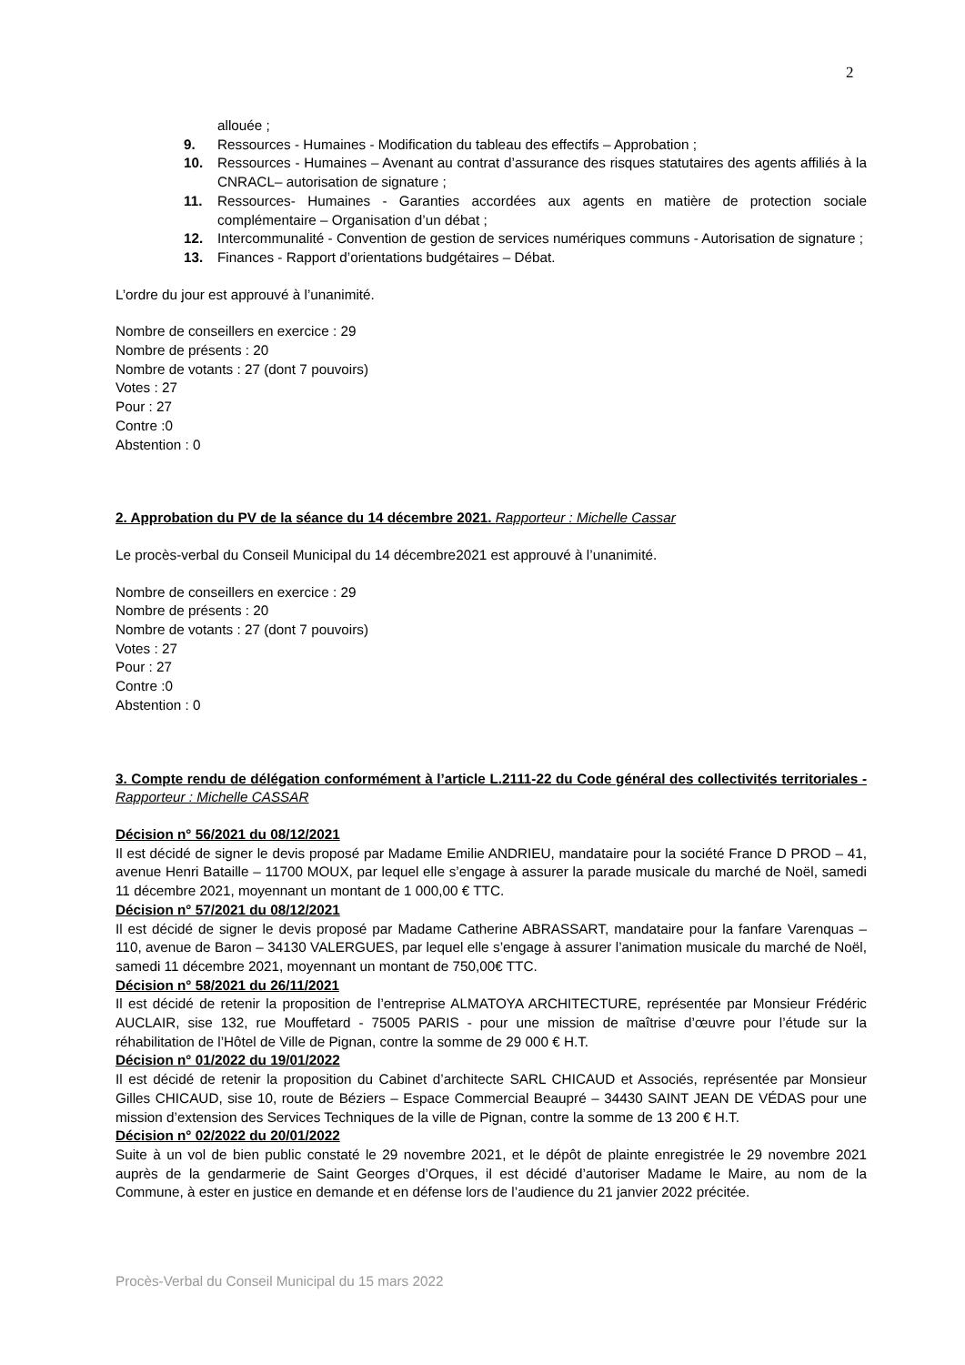2
allouée ;
9. Ressources - Humaines - Modification du tableau des effectifs – Approbation ;
10. Ressources - Humaines – Avenant au contrat d’assurance des risques statutaires des agents affiliés à la CNRACL– autorisation de signature ;
11. Ressources- Humaines - Garanties accordées aux agents en matière de protection sociale complémentaire – Organisation d’un débat ;
12. Intercommunalité - Convention de gestion de services numériques communs - Autorisation de signature ;
13. Finances - Rapport d’orientations budgétaires – Débat.
L’ordre du jour est approuvé à l’unanimité.
Nombre de conseillers en exercice : 29
Nombre de présents : 20
Nombre de votants : 27 (dont 7 pouvoirs)
Votes : 27
Pour : 27
Contre :0
Abstention : 0
2. Approbation du PV de la séance du 14 décembre 2021. Rapporteur : Michelle Cassar
Le procès-verbal du Conseil Municipal du 14 décembre2021 est approuvé à l’unanimité.
Nombre de conseillers en exercice : 29
Nombre de présents : 20
Nombre de votants : 27 (dont 7 pouvoirs)
Votes : 27
Pour : 27
Contre :0
Abstention : 0
3. Compte rendu de délégation conformément à l’article L.2111-22 du Code général des collectivités territoriales - Rapporteur : Michelle CASSAR
Décision n° 56/2021 du 08/12/2021
Il est décidé de signer le devis proposé par Madame Emilie ANDRIEU, mandataire pour la société France D PROD – 41, avenue Henri Bataille – 11700 MOUX, par lequel elle s’engage à assurer la parade musicale du marché de Noël, samedi 11 décembre 2021, moyennant un montant de 1 000,00 € TTC.
Décision n° 57/2021 du 08/12/2021
Il est décidé de signer le devis proposé par Madame Catherine ABRASSART, mandataire pour la fanfare Varenquas – 110, avenue de Baron – 34130 VALERGUES, par lequel elle s’engage à assurer l’animation musicale du marché de Noël, samedi 11 décembre 2021, moyennant un montant de 750,00€ TTC.
Décision n° 58/2021 du 26/11/2021
Il est décidé de retenir la proposition de l’entreprise ALMATOYA ARCHITECTURE, représentée par Monsieur Frédéric AUCLAIR, sise 132, rue Mouffetard - 75005 PARIS - pour une mission de maîtrise d’œuvre pour l’étude sur la réhabilitation de l’Hôtel de Ville de Pignan, contre la somme de 29 000 € H.T.
Décision n° 01/2022 du 19/01/2022
Il est décidé de retenir la proposition du Cabinet d’architecte SARL CHICAUD et Associés, représentée par Monsieur Gilles CHICAUD, sise 10, route de Béziers – Espace Commercial Beaupré – 34430 SAINT JEAN DE VÉDAS pour une mission d’extension des Services Techniques de la ville de Pignan, contre la somme de 13 200 € H.T.
Décision n° 02/2022 du 20/01/2022
Suite à un vol de bien public constaté le 29 novembre 2021, et le dépôt de plainte enregistrée le 29 novembre 2021 auprès de la gendarmerie de Saint Georges d’Orques, il est décidé d’autoriser Madame le Maire, au nom de la Commune, à ester en justice en demande et en défense lors de l’audience du 21 janvier 2022 précitée.
Procès-Verbal du Conseil Municipal du 15 mars 2022